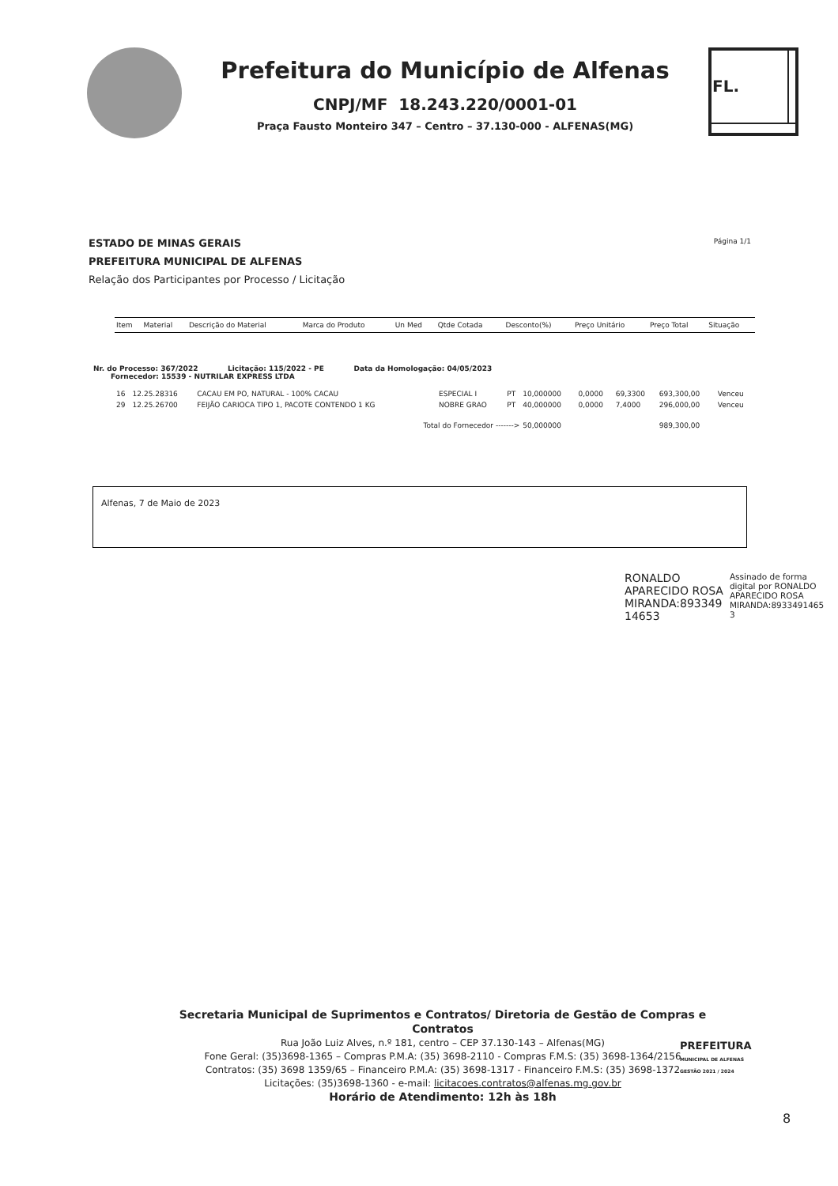Prefeitura do Município de Alfenas
CNPJ/MF 18.243.220/0001-01
Praça Fausto Monteiro 347 – Centro – 37.130-000 - ALFENAS(MG)
| FL. | |
ESTADO DE MINAS GERAIS
PREFEITURA MUNICIPAL DE ALFENAS
Relação dos Participantes por Processo / Licitação
Página 1/1
| Item | Material | Descrição do Material | Marca do Produto | Un Med | Qtde Cotada | Desconto(%) | Preço Unitário | Preço Total | Situação |
| --- | --- | --- | --- | --- | --- | --- | --- | --- | --- |
Nr. do Processo: 367/2022 Licitação: 115/2022 - PE Data da Homologação: 04/05/2023
Fornecedor: 15539 - NUTRILAR EXPRESS LTDA
| 16 | 12.25.28316 | CACAU EM PO, NATURAL - 100% CACAU | ESPECIAL I | PT | 10,000000 | 0,0000 | 69,3300 | 693,300,00 | Venceu |
| 29 | 12.25.26700 | FEIJÃO CARIOCA TIPO 1, PACOTE CONTENDO 1 KG | NOBRE GRAO | PT | 40,000000 | 0,0000 | 7,4000 | 296,000,00 | Venceu |
| Total do Fornecedor -------> | | | | | 50,000000 | | | 989,300,00 | |
Alfenas, 7 de Maio de 2023
RONALDO
APARECIDO ROSA
MIRANDA:893349
14653
Assinado de forma
digital por RONALDO
APARECIDO ROSA
MIRANDA:8933491465
3
Secretaria Municipal de Suprimentos e Contratos/ Diretoria de Gestão de Compras e Contratos
Rua João Luiz Alves, n.º 181, centro – CEP 37.130-143 – Alfenas(MG)
Fone Geral: (35)3698-1365 – Compras P.M.A: (35) 3698-2110 - Compras F.M.S: (35) 3698-1364/2156
Contratos: (35) 3698 1359/65 – Financeiro P.M.A: (35) 3698-1317 - Financeiro F.M.S: (35) 3698-1372
Licitações: (35)3698-1360 - e-mail: licitacoes.contratos@alfenas.mg.gov.br
Horário de Atendimento: 12h às 18h
PREFEITURA
MUNICIPAL DE ALFENAS
GESTÃO 2021 / 2024
8